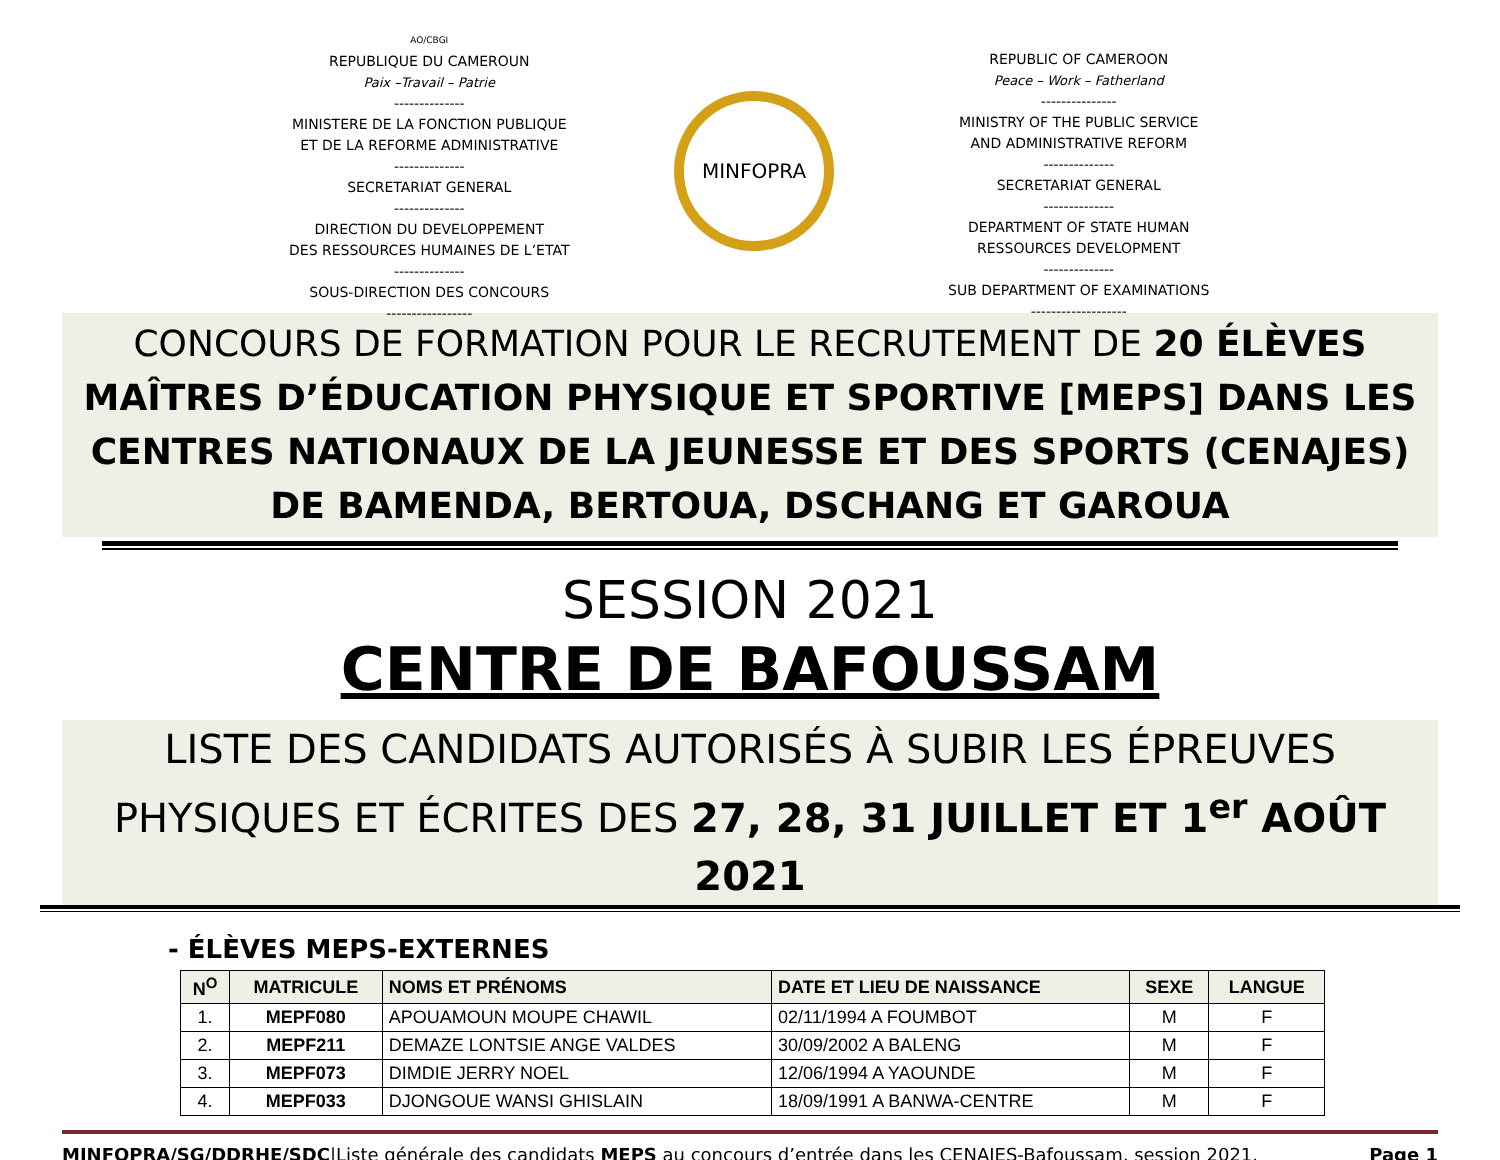AO/CBGI
REPUBLIQUE DU CAMEROUN
Paix –Travail – Patrie
--------------
MINISTERE DE LA FONCTION PUBLIQUE
ET DE LA REFORME ADMINISTRATIVE
--------------
SECRETARIAT GENERAL
--------------
DIRECTION DU DEVELOPPEMENT
DES RESSOURCES HUMAINES DE L’ETAT
--------------
SOUS-DIRECTION DES CONCOURS
-----------------
MINFOPRA
REPUBLIC OF CAMEROON
Peace – Work – Fatherland
---------------
MINISTRY OF THE PUBLIC SERVICE
AND ADMINISTRATIVE REFORM
--------------
SECRETARIAT GENERAL
--------------
DEPARTMENT OF STATE HUMAN
RESSOURCES DEVELOPMENT
--------------
SUB DEPARTMENT OF EXAMINATIONS
-------------------
CONCOURS DE FORMATION POUR LE RECRUTEMENT DE 20 ÉLÈVES MAÎTRES D’ÉDUCATION PHYSIQUE ET SPORTIVE [MEPS] DANS LES CENTRES NATIONAUX DE LA JEUNESSE ET DES SPORTS (CENAJES) DE BAMENDA, BERTOUA, DSCHANG ET GAROUA
SESSION 2021
CENTRE DE BAFOUSSAM
LISTE DES CANDIDATS AUTORISÉS À SUBIR LES ÉPREUVES PHYSIQUES ET ÉCRITES DES 27, 28, 31 JUILLET ET 1<sup>er</sup> AOÛT 2021
- ÉLÈVES MEPS-EXTERNES
| N<sup>O</sup> | MATRICULE | NOMS ET PRÉNOMS | DATE ET LIEU DE NAISSANCE | SEXE | LANGUE |
| --- | --- | --- | --- | --- | --- |
| 1. | MEPF080 | APOUAMOUN MOUPE CHAWIL | 02/11/1994 A FOUMBOT | M | F |
| 2. | MEPF211 | DEMAZE LONTSIE ANGE VALDES | 30/09/2002 A BALENG | M | F |
| 3. | MEPF073 | DIMDIE JERRY NOEL | 12/06/1994 A YAOUNDE | M | F |
| 4. | MEPF033 | DJONGOUE WANSI GHISLAIN | 18/09/1991 A BANWA-CENTRE | M | F |
MINFOPRA/SG/DDRHE/SDC|Liste générale des candidats MEPS au concours d’entrée dans les CENAJES-Bafoussam, session 2021. Page 1